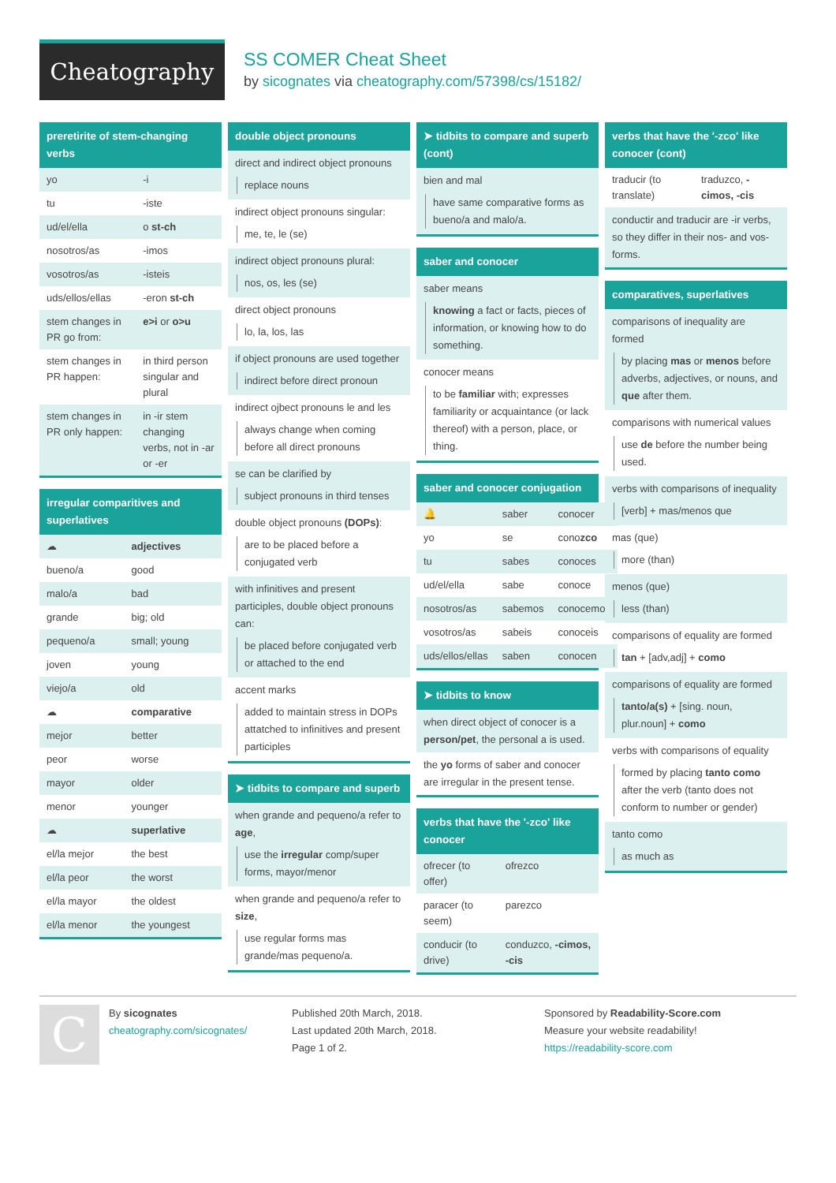Cheatography
SS COMER Cheat Sheet
by sicognates via cheatography.com/57398/cs/15182/
preretirite of stem-changing verbs
| yo | -i |
| tu | -iste |
| ud/el/ella | o st-ch |
| nosotros/as | -imos |
| vosotros/as | -isteis |
| uds/ellos/ellas | -eron st-ch |
| stem changes in PR go from: | e>i or o>u |
| stem changes in PR happen: | in third person singular and plural |
| stem changes in PR only happen: | in -ir stem changing verbs, not in -ar or -er |
irregular comparitives and superlatives
| ☁ | adjectives |
| bueno/a | good |
| malo/a | bad |
| grande | big; old |
| pequeno/a | small; young |
| joven | young |
| viejo/a | old |
| ☁ | comparative |
| mejor | better |
| peor | worse |
| mayor | older |
| menor | younger |
| ☁ | superlative |
| el/la mejor | the best |
| el/la peor | the worst |
| el/la mayor | the oldest |
| el/la menor | the youngest |
double object pronouns
direct and indirect object pronouns
replace nouns
indirect object pronouns singular:
me, te, le (se)
indirect object pronouns plural:
nos, os, les (se)
direct object pronouns
lo, la, los, las
if object pronouns are used together
indirect before direct pronoun
indirect ojbect pronouns le and les
always change when coming before all direct pronouns
se can be clarified by
subject pronouns in third tenses
double object pronouns (DOPs):
are to be placed before a conjugated verb
with infinitives and present participles, double object pronouns can:
be placed before conjugated verb or attached to the end
accent marks
added to maintain stress in DOPs attatched to infinitives and present participles
➤ tidbits to compare and superb
when grande and pequeno/a refer to age,
use the irregular comp/super forms, mayor/menor
when grande and pequeno/a refer to size,
use regular forms mas grande/mas pequeno/a.
➤ tidbits to compare and superb (cont)
bien and mal
have same comparative forms as bueno/a and malo/a.
saber and conocer
saber means
knowing a fact or facts, pieces of information, or knowing how to do something.
conocer means
to be familiar with; expresses familiarity or acquaintance (or lack thereof) with a person, place, or thing.
saber and conocer conjugation
| 🔔 | saber | conocer |
| yo | se | cono zco |
| tu | sabes | conoces |
| ud/el/ella | sabe | conoce |
| nosotros/as | sabemos | conocemos |
| vosotros/as | sabeis | conoceis |
| uds/ellos/ellas | saben | conocen |
➤ tidbits to know
when direct object of conocer is a person/pet, the personal a is used.
the yo forms of saber and conocer are irregular in the present tense.
verbs that have the '-zco' like conocer
| ofrecer (to offer) | ofrezco |
| paracer (to seem) | parezco |
| conducir (to drive) | conduzco, -cimos, -cis |
verbs that have the '-zco' like conocer (cont)
| traducir (to translate) | traduzco, -cimos, -cis |
conductir and traducir are -ir verbs, so they differ in their nos- and vos- forms.
comparatives, superlatives
comparisons of inequality are formed
by placing mas or menos before adverbs, adjectives, or nouns, and que after them.
comparisons with numerical values
use de before the number being used.
verbs with comparisons of inequality
[verb] + mas/menos que
mas (que)
more (than)
menos (que)
less (than)
comparisons of equality are formed
tan + [adv,adj] + como
comparisons of equality are formed
tanto/a(s) + [sing. noun, plur.noun] + como
verbs with comparisons of equality
formed by placing tanto como after the verb (tanto does not conform to number or gender)
tanto como
as much as
C
By sicognates
cheatography.com/sicognates/
Published 20th March, 2018.
Last updated 20th March, 2018.
Page 1 of 2.
Sponsored by Readability-Score.com
Measure your website readability!
https://readability-score.com